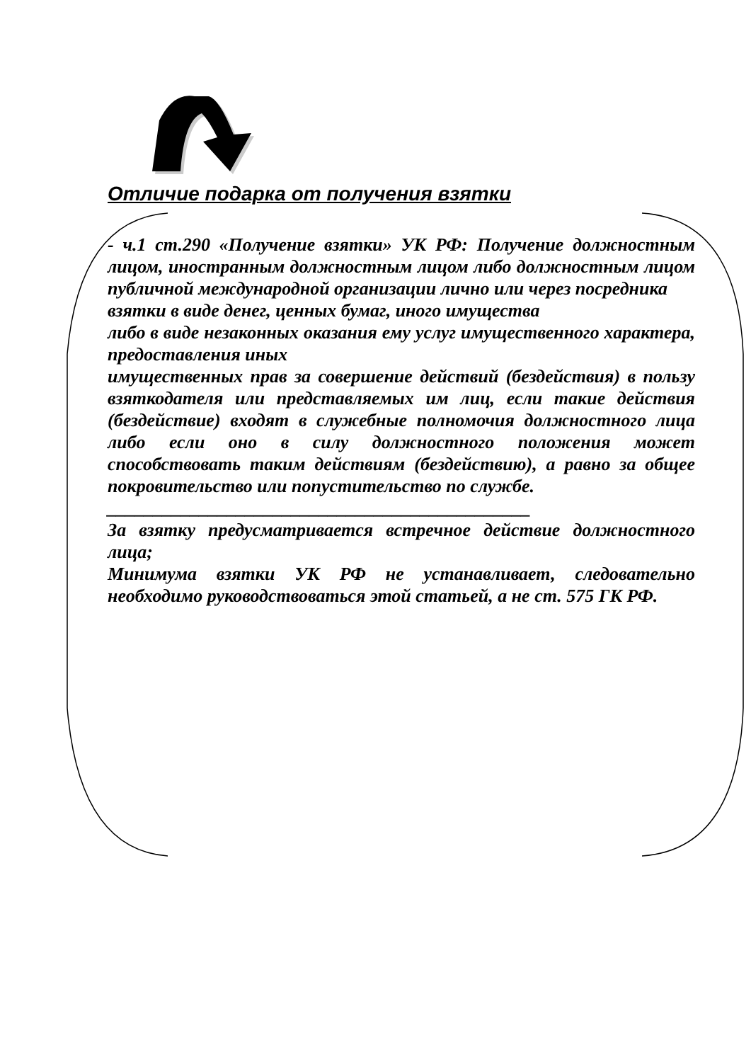Отличие подарка от получения взятки
- ч.1 ст.290 «Получение взятки» УК РФ: Получение должностным лицом, иностранным должностным лицом либо должностным лицом публичной международной организации лично или через посредника
взятки в виде денег, ценных бумаг, иного имущества
либо в виде незаконных оказания ему услуг имущественного характера, предоставления иных
имущественных прав за совершение действий (бездействия) в пользу взяткодателя или представляемых им лиц, если такие действия (бездействие) входят в служебные полномочия должностного лица либо если оно в силу должностного положения может способствовать таким действиям (бездействию), а равно за общее покровительство или попустительство по службе.
______________________________________________
За взятку предусматривается встречное действие должностного лица;
Минимума взятки УК РФ не устанавливает, следовательно необходимо руководствоваться этой статьей, а не ст. 575 ГК РФ.